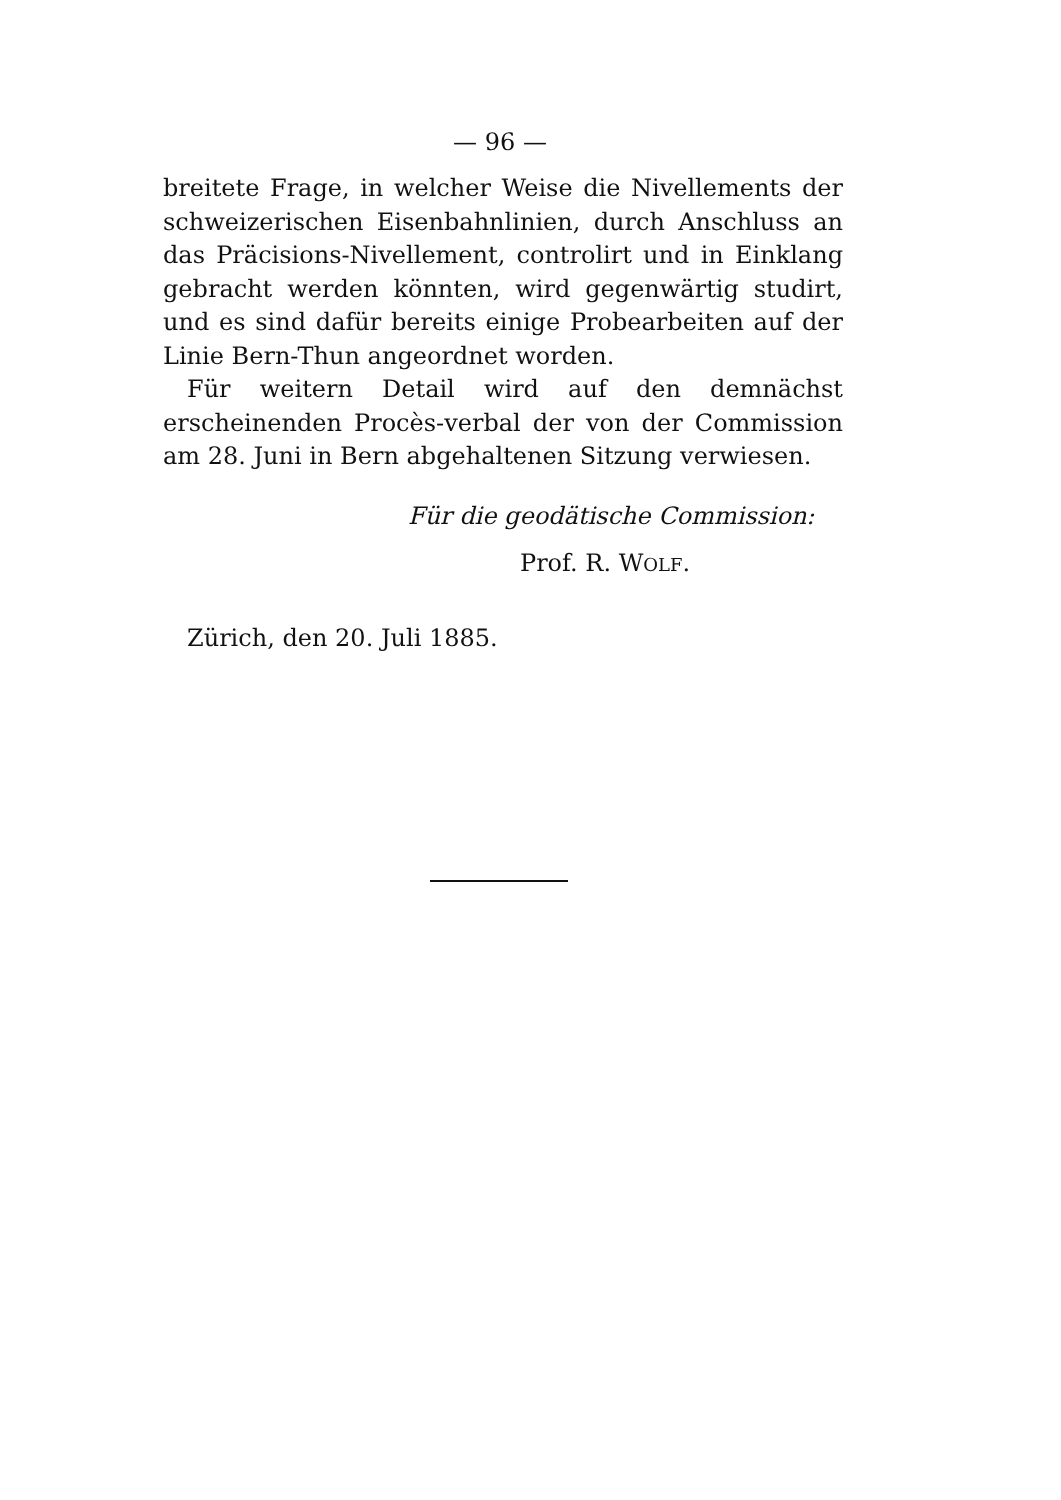— 96 —
breitete Frage, in welcher Weise die Nivellements der schweizerischen Eisenbahnlinien, durch Anschluss an das Präcisions-Nivellement, controlirt und in Einklang gebracht werden könnten, wird gegenwärtig studirt, und es sind dafür bereits einige Probearbeiten auf der Linie Bern-Thun angeordnet worden.
Für weitern Detail wird auf den demnächst erscheinenden Procès-verbal der von der Commission am 28. Juni in Bern abgehaltenen Sitzung verwiesen.
Für die geodätische Commission:
Prof. R. WOLF.
Zürich, den 20. Juli 1885.